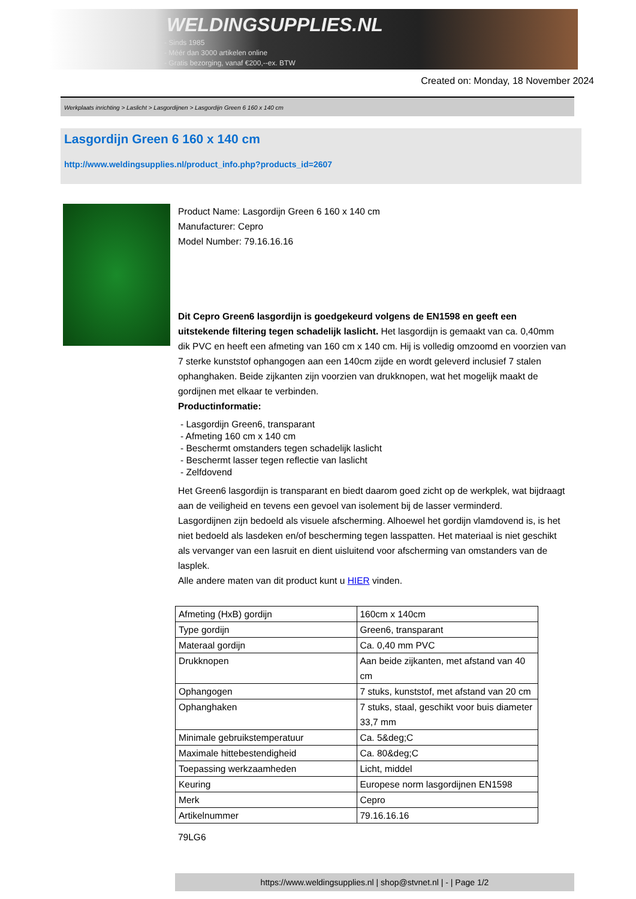WELDINGSUPPLIES.NL
- Sinds 1985
- Méér dan 3000 artikelen online
- Gratis bezorging, vanaf €200,--ex. BTW
Created on: Monday, 18 November 2024
Werkplaats inrichting > Laslicht > Lasgordijnen > Lasgordijn Green 6 160 x 140 cm
Lasgordijn Green 6 160 x 140 cm
http://www.weldingsupplies.nl/product_info.php?products_id=2607
Product Name: Lasgordijn Green 6 160 x 140 cm
Manufacturer: Cepro
Model Number: 79.16.16.16
Dit Cepro Green6 lasgordijn is goedgekeurd volgens de EN1598 en geeft een uitstekende filtering tegen schadelijk laslicht. Het lasgordijn is gemaakt van ca. 0,40mm dik PVC en heeft een afmeting van 160 cm x 140 cm. Hij is volledig omzoomd en voorzien van 7 sterke kunststof ophangogen aan een 140cm zijde en wordt geleverd inclusief 7 stalen ophanghaken. Beide zijkanten zijn voorzien van drukknopen, wat het mogelijk maakt de gordijnen met elkaar te verbinden.
Productinformatie:
- Lasgordijn Green6, transparant
- Afmeting 160 cm x 140 cm
- Beschermt omstanders tegen schadelijk laslicht
- Beschermt lasser tegen reflectie van laslicht
- Zelfdovend
Het Green6 lasgordijn is transparant en biedt daarom goed zicht op de werkplek, wat bijdraagt aan de veiligheid en tevens een gevoel van isolement bij de lasser verminderd.
Lasgordijnen zijn bedoeld als visuele afscherming. Alhoewel het gordijn vlamdovend is, is het niet bedoeld als lasdeken en/of bescherming tegen lasspatten. Het materiaal is niet geschikt als vervanger van een lasruit en dient uisluitend voor afscherming van omstanders van de lasplek.
Alle andere maten van dit product kunt u HIER vinden.
| Afmeting (HxB) gordijn | 160cm x 140cm |
| Type gordijn | Green6, transparant |
| Materaal gordijn | Ca. 0,40 mm PVC |
| Drukknopen | Aan beide zijkanten, met afstand van 40 cm |
| Ophangogen | 7 stuks, kunststof, met afstand van 20 cm |
| Ophanghaken | 7 stuks, staal, geschikt voor buis diameter 33,7 mm |
| Minimale gebruikstemperatuur | Ca. 5&deg;C |
| Maximale hittebestendigheid | Ca. 80&deg;C |
| Toepassing werkzaamheden | Licht, middel |
| Keuring | Europese norm lasgordijnen EN1598 |
| Merk | Cepro |
| Artikelnummer | 79.16.16.16 |
79LG6
https://www.weldingsupplies.nl | shop@stvnet.nl | - | Page 1/2